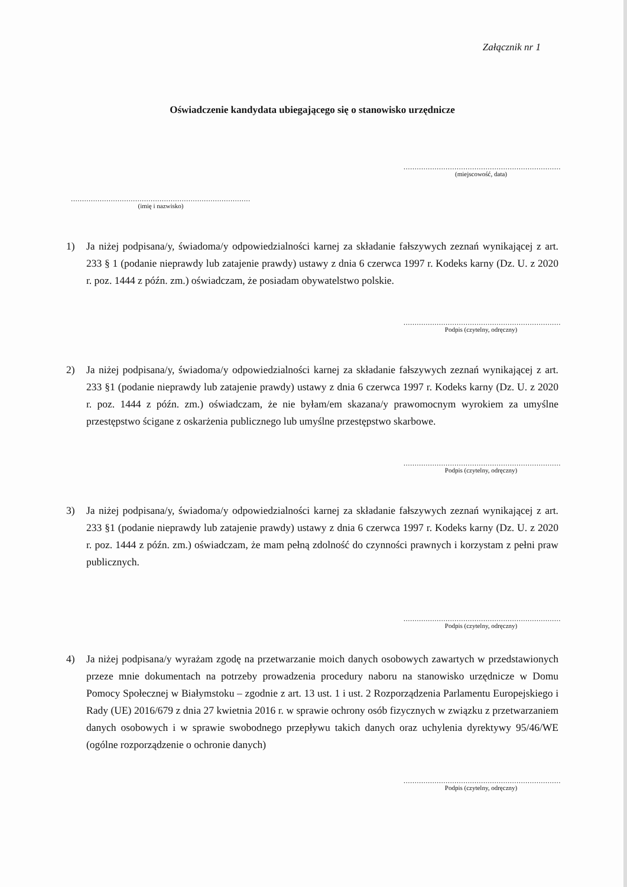Załącznik nr 1
Oświadczenie kandydata ubiegającego się o stanowisko urzędnicze
.......................................................................
(miejscowość, data)
.................................................................................
(imię i nazwisko)
1) Ja niżej podpisana/y, świadoma/y odpowiedzialności karnej za składanie fałszywych zeznań wynikającej z art. 233 § 1 (podanie nieprawdy lub zatajenie prawdy) ustawy z dnia 6 czerwca 1997 r. Kodeks karny (Dz. U. z 2020 r. poz. 1444 z późn. zm.) oświadczam, że posiadam obywatelstwo polskie.
.......................................................................
Podpis (czytelny, odręczny)
2) Ja niżej podpisana/y, świadoma/y odpowiedzialności karnej za składanie fałszywych zeznań wynikającej z art. 233 §1 (podanie nieprawdy lub zatajenie prawdy) ustawy z dnia 6 czerwca 1997 r. Kodeks karny (Dz. U. z 2020 r. poz. 1444 z późn. zm.) oświadczam, że nie byłam/em skazana/y prawomocnym wyrokiem za umyślne przestępstwo ścigane z oskarżenia publicznego lub umyślne przestępstwo skarbowe.
.......................................................................
Podpis (czytelny, odręczny)
3) Ja niżej podpisana/y, świadoma/y odpowiedzialności karnej za składanie fałszywych zeznań wynikającej z art. 233 §1 (podanie nieprawdy lub zatajenie prawdy) ustawy z dnia 6 czerwca 1997 r. Kodeks karny (Dz. U. z 2020 r. poz. 1444 z późn. zm.) oświadczam, że mam pełną zdolność do czynności prawnych i korzystam z pełni praw publicznych.
.......................................................................
Podpis (czytelny, odręczny)
4) Ja niżej podpisana/y wyrażam zgodę na przetwarzanie moich danych osobowych zawartych w przedstawionych przeze mnie dokumentach na potrzeby prowadzenia procedury naboru na stanowisko urzędnicze w Domu Pomocy Społecznej w Białymstoku – zgodnie z art. 13 ust. 1 i ust. 2 Rozporządzenia Parlamentu Europejskiego i Rady (UE) 2016/679 z dnia 27 kwietnia 2016 r. w sprawie ochrony osób fizycznych w związku z przetwarzaniem danych osobowych i w sprawie swobodnego przepływu takich danych oraz uchylenia dyrektywy 95/46/WE (ogólne rozporządzenie o ochronie danych)
.......................................................................
Podpis (czytelny, odręczny)